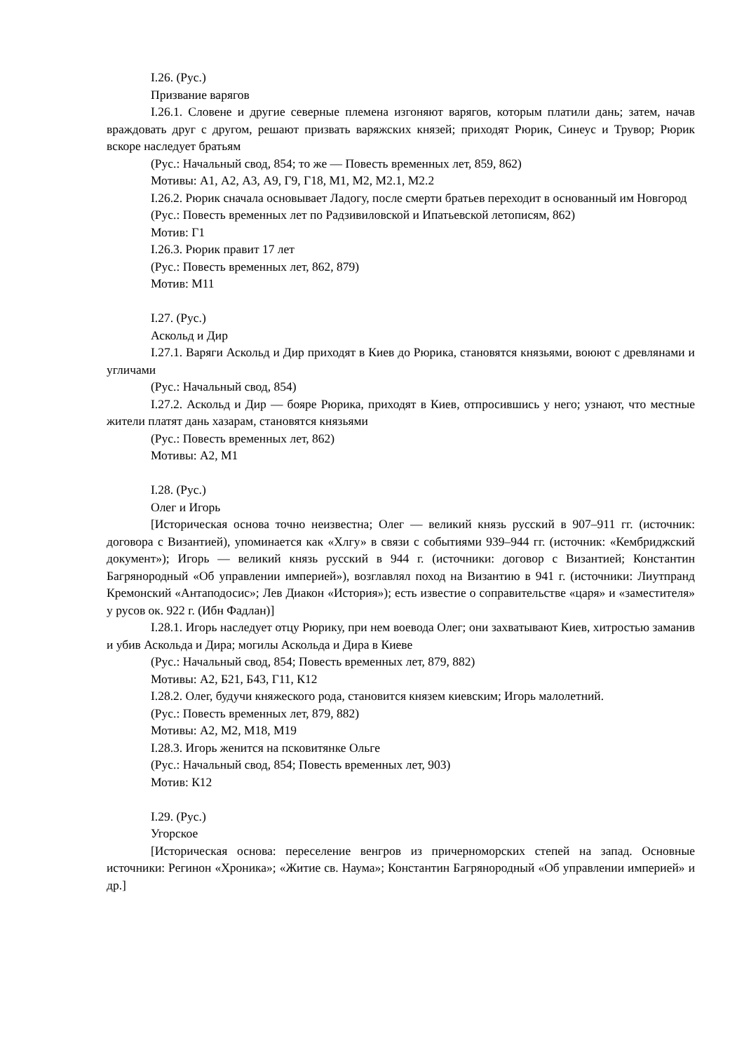I.26. (Рус.)
Призвание варягов
I.26.1. Словене и другие северные племена изгоняют варягов, которым платили дань; затем, начав враждовать друг с другом, решают призвать варяжских князей; приходят Рюрик, Синеус и Трувор; Рюрик вскоре наследует братьям
(Рус.: Начальный свод, 854; то же — Повесть временных лет, 859, 862)
Мотивы: А1, А2, А3, А9, Г9, Г18, М1, М2, М2.1, М2.2
I.26.2. Рюрик сначала основывает Ладогу, после смерти братьев переходит в основанный им Новгород
(Рус.: Повесть временных лет по Радзивиловской и Ипатьевской летописям, 862)
Мотив: Г1
I.26.3. Рюрик правит 17 лет
(Рус.: Повесть временных лет, 862, 879)
Мотив: М11
I.27. (Рус.)
Аскольд и Дир
I.27.1. Варяги Аскольд и Дир приходят в Киев до Рюрика, становятся князьями, воюют с древлянами и угличами
(Рус.: Начальный свод, 854)
I.27.2. Аскольд и Дир — бояре Рюрика, приходят в Киев, отпросившись у него; узнают, что местные жители платят дань хазарам, становятся князьями
(Рус.: Повесть временных лет, 862)
Мотивы: А2, М1
I.28. (Рус.)
Олег и Игорь
[Историческая основа точно неизвестна; Олег — великий князь русский в 907–911 гг. (источник: договора с Византией), упоминается как «Хлгу» в связи с событиями 939–944 гг. (источник: «Кембриджский документ»); Игорь — великий князь русский в 944 г. (источники: договор с Византией; Константин Багрянородный «Об управлении империей»), возглавлял поход на Византию в 941 г. (источники: Лиутпранд Кремонский «Антаподосис»; Лев Диакон «История»); есть известие о соправительстве «царя» и «заместителя» у русов ок. 922 г. (Ибн Фадлан)]
I.28.1. Игорь наследует отцу Рюрику, при нем воевода Олег; они захватывают Киев, хитростью заманив и убив Аскольда и Дира; могилы Аскольда и Дира в Киеве
(Рус.: Начальный свод, 854; Повесть временных лет, 879, 882)
Мотивы: А2, Б21, Б43, Г11, К12
I.28.2. Олег, будучи княжеского рода, становится князем киевским; Игорь малолетний.
(Рус.: Повесть временных лет, 879, 882)
Мотивы: А2, М2, М18, М19
I.28.3. Игорь женится на псковитянке Ольге
(Рус.: Начальный свод, 854; Повесть временных лет, 903)
Мотив: К12
I.29. (Рус.)
Угорское
[Историческая основа: переселение венгров из причерноморских степей на запад. Основные источники: Регинон «Хроника»; «Житие св. Наума»; Константин Багрянородный «Об управлении империей» и др.]